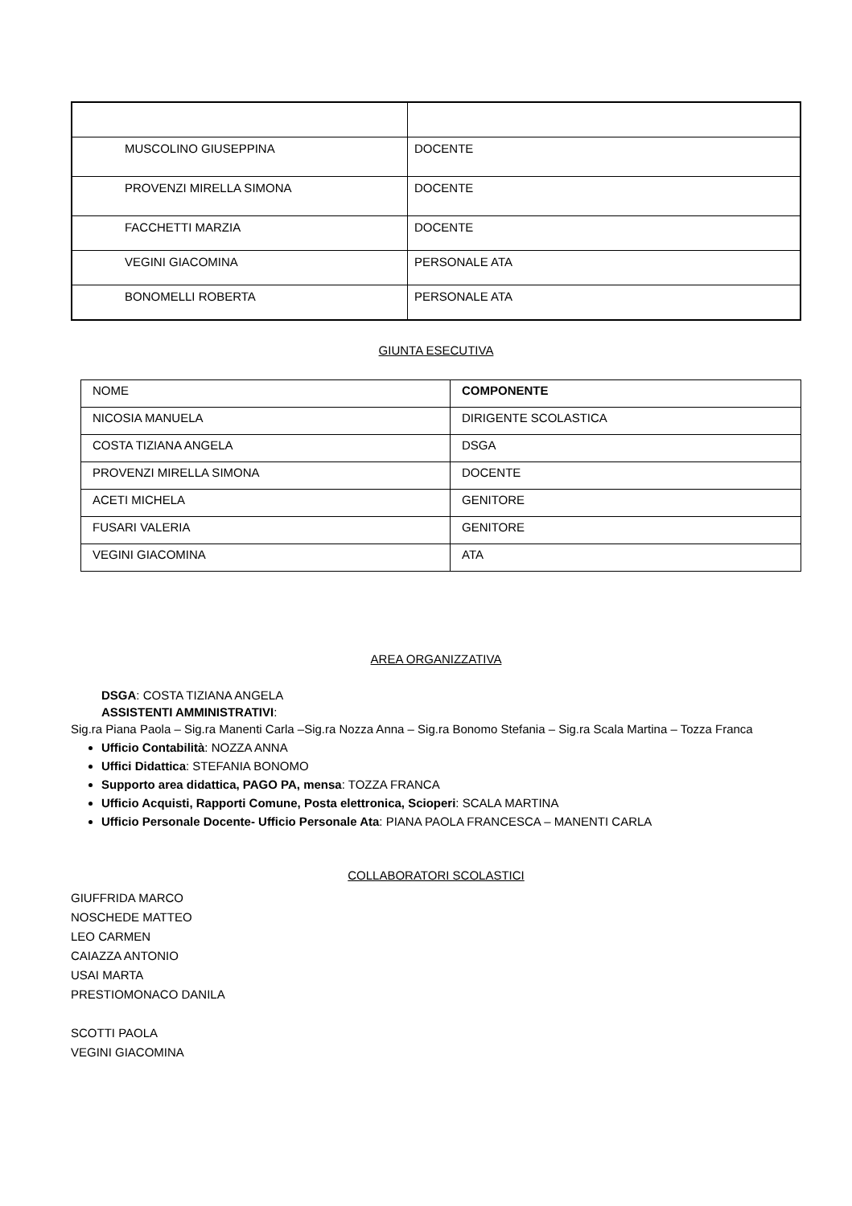| MUSCOLINO GIUSEPPINA | DOCENTE |
| PROVENZI MIRELLA SIMONA | DOCENTE |
| FACCHETTI MARZIA | DOCENTE |
| VEGINI GIACOMINA | PERSONALE ATA |
| BONOMELLI ROBERTA | PERSONALE ATA |
GIUNTA ESECUTIVA
| NOME | COMPONENTE |
| NICOSIA MANUELA | DIRIGENTE SCOLASTICA |
| COSTA TIZIANA ANGELA | DSGA |
| PROVENZI MIRELLA SIMONA | DOCENTE |
| ACETI MICHELA | GENITORE |
| FUSARI VALERIA | GENITORE |
| VEGINI GIACOMINA | ATA |
AREA ORGANIZZATIVA
DSGA: COSTA TIZIANA ANGELA
ASSISTENTI AMMINISTRATIVI:
Sig.ra Piana Paola – Sig.ra Manenti Carla –Sig.ra Nozza Anna – Sig.ra Bonomo Stefania – Sig.ra Scala Martina – Tozza Franca
Ufficio Contabilità: NOZZA ANNA
Uffici Didattica: STEFANIA BONOMO
Supporto area didattica, PAGO PA, mensa: TOZZA FRANCA
Ufficio Acquisti, Rapporti Comune, Posta elettronica, Scioperi: SCALA MARTINA
Ufficio Personale Docente- Ufficio Personale Ata: PIANA PAOLA FRANCESCA – MANENTI CARLA
COLLABORATORI SCOLASTICI
GIUFFRIDA MARCO
NOSCHEDE MATTEO
LEO CARMEN
CAIAZZA ANTONIO
USAI MARTA
PRESTIOMONACO DANILA
SCOTTI PAOLA
VEGINI GIACOMINA